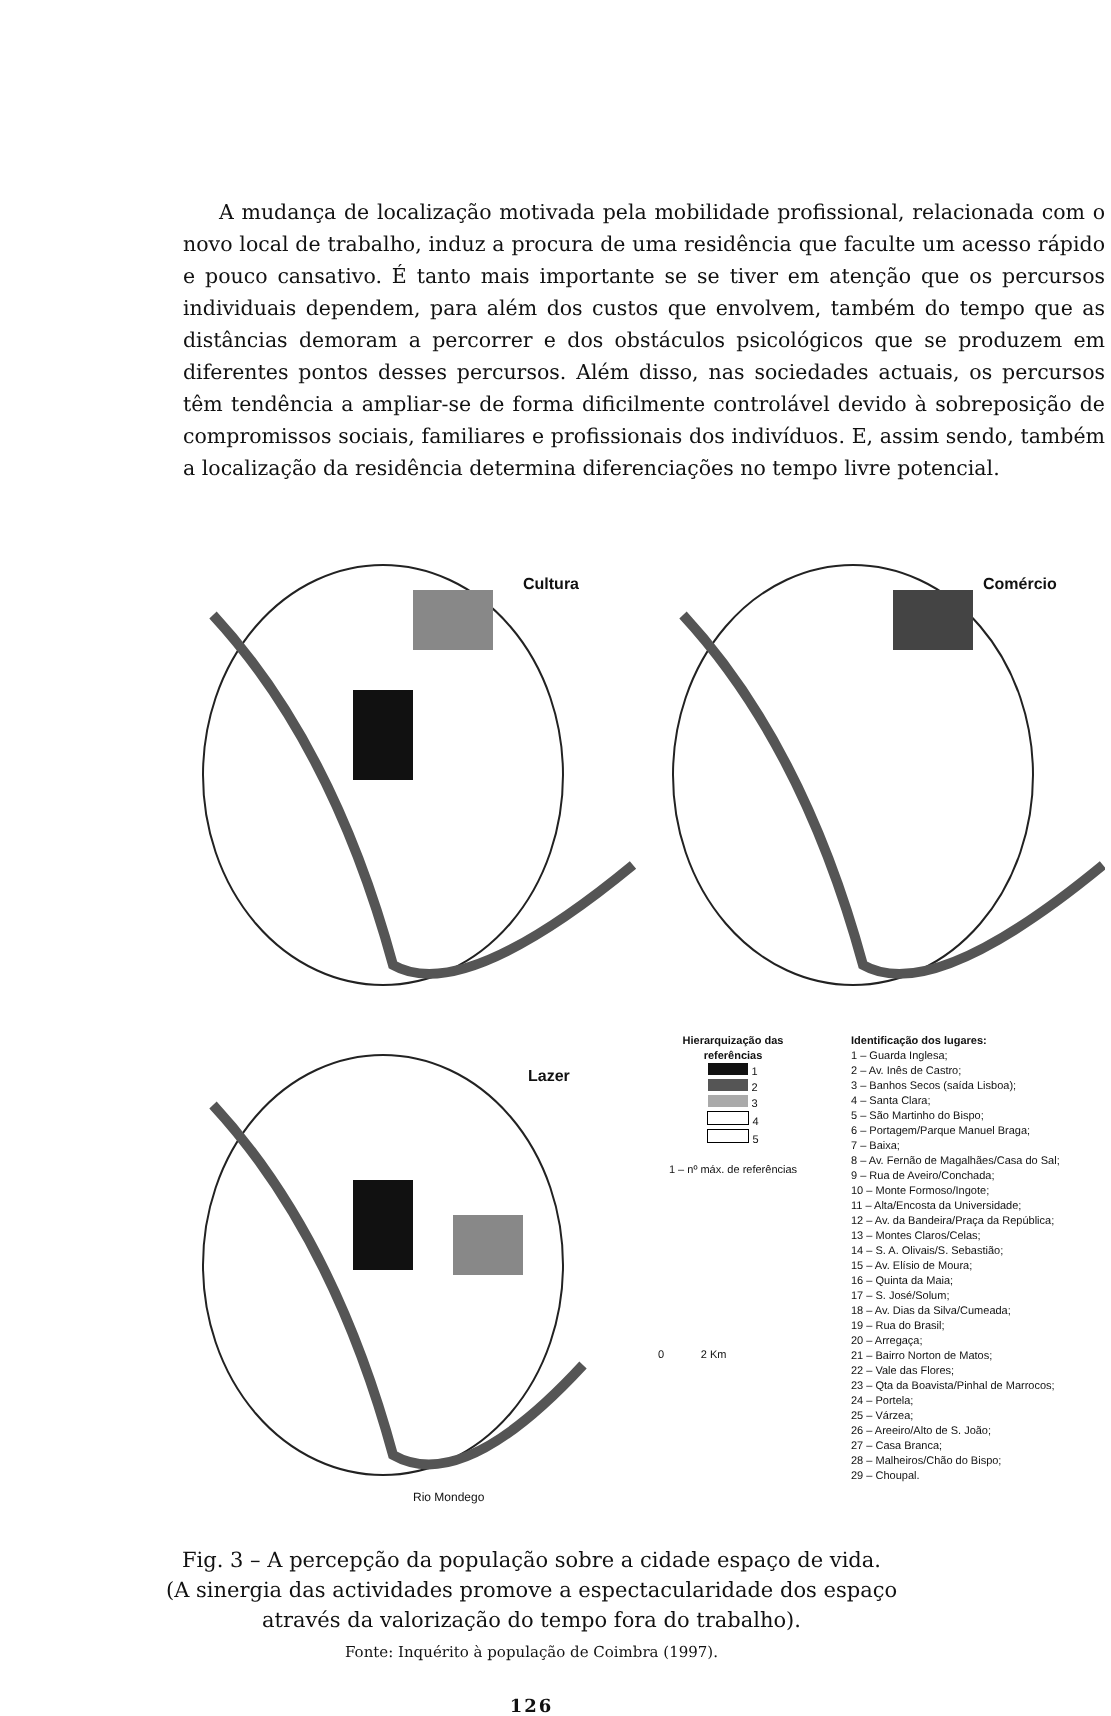A mudança de localização motivada pela mobilidade profissional, relacionada com o novo local de trabalho, induz a procura de uma residência que faculte um acesso rápido e pouco cansativo. É tanto mais importante se se tiver em atenção que os percursos individuais dependem, para além dos custos que envolvem, também do tempo que as distâncias demoram a percorrer e dos obstáculos psicológicos que se produzem em diferentes pontos desses percursos. Além disso, nas sociedades actuais, os percursos têm tendência a ampliar-se de forma dificilmente controlável devido à sobreposição de compromissos sociais, familiares e profissionais dos indivíduos. E, assim sendo, também a localização da residência determina diferenciações no tempo livre potencial.
Cultura Comércio
Lazer
Rio Mondego
Hierarquização das referências
1
2
3
4
5
1 – nº máx. de referências
0 2 Km
Identificação dos lugares:
1 – Guarda Inglesa;
2 – Av. Inês de Castro;
3 – Banhos Secos (saída Lisboa);
4 – Santa Clara;
5 – São Martinho do Bispo;
6 – Portagem/Parque Manuel Braga;
7 – Baixa;
8 – Av. Fernão de Magalhães/Casa do Sal;
9 – Rua de Aveiro/Conchada;
10 – Monte Formoso/Ingote;
11 – Alta/Encosta da Universidade;
12 – Av. da Bandeira/Praça da República;
13 – Montes Claros/Celas;
14 – S. A. Olivais/S. Sebastião;
15 – Av. Elísio de Moura;
16 – Quinta da Maia;
17 – S. José/Solum;
18 – Av. Dias da Silva/Cumeada;
19 – Rua do Brasil;
20 – Arregaça;
21 – Bairro Norton de Matos;
22 – Vale das Flores;
23 – Qta da Boavista/Pinhal de Marrocos;
24 – Portela;
25 – Várzea;
26 – Areeiro/Alto de S. João;
27 – Casa Branca;
28 – Malheiros/Chão do Bispo;
29 – Choupal.
Fig. 3 – A percepção da população sobre a cidade espaço de vida.
(A sinergia das actividades promove a espectacularidade dos espaço
através da valorização do tempo fora do trabalho).
Fonte: Inquérito à população de Coimbra (1997).
126